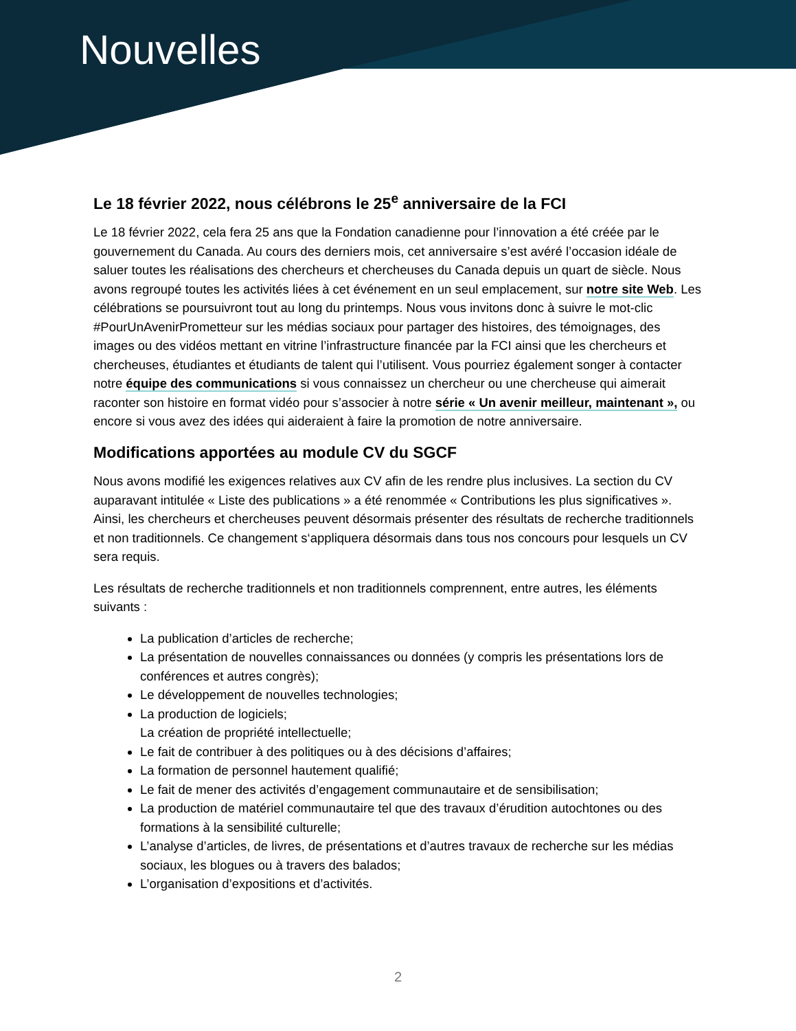Nouvelles
Le 18 février 2022, nous célébrons le 25<sup>e</sup> anniversaire de la FCI
Le 18 février 2022, cela fera 25 ans que la Fondation canadienne pour l’innovation a été créée par le gouvernement du Canada. Au cours des derniers mois, cet anniversaire s’est avéré l’occasion idéale de saluer toutes les réalisations des chercheurs et chercheuses du Canada depuis un quart de siècle. Nous avons regroupé toutes les activités liées à cet événement en un seul emplacement, sur notre site Web. Les célébrations se poursuivront tout au long du printemps. Nous vous invitons donc à suivre le mot-clic #PourUnAvenirPrometteur sur les médias sociaux pour partager des histoires, des témoignages, des images ou des vidéos mettant en vitrine l’infrastructure financée par la FCI ainsi que les chercheurs et chercheuses, étudiantes et étudiants de talent qui l’utilisent. Vous pourriez également songer à contacter notre équipe des communications si vous connaissez un chercheur ou une chercheuse qui aimerait raconter son histoire en format vidéo pour s’associer à notre série « Un avenir meilleur, maintenant », ou encore si vous avez des idées qui aideraient à faire la promotion de notre anniversaire.
Modifications apportées au module CV du SGCF
Nous avons modifié les exigences relatives aux CV afin de les rendre plus inclusives. La section du CV auparavant intitulée « Liste des publications » a été renommée « Contributions les plus significatives ». Ainsi, les chercheurs et chercheuses peuvent désormais présenter des résultats de recherche traditionnels et non traditionnels. Ce changement s‘appliquera désormais dans tous nos concours pour lesquels un CV sera requis.
Les résultats de recherche traditionnels et non traditionnels comprennent, entre autres, les éléments suivants :
La publication d’articles de recherche;
La présentation de nouvelles connaissances ou données (y compris les présentations lors de conférences et autres congrès);
Le développement de nouvelles technologies;
La production de logiciels;
La création de propriété intellectuelle;
Le fait de contribuer à des politiques ou à des décisions d’affaires;
La formation de personnel hautement qualifié;
Le fait de mener des activités d’engagement communautaire et de sensibilisation;
La production de matériel communautaire tel que des travaux d’érudition autochtones ou des formations à la sensibilité culturelle;
L’analyse d’articles, de livres, de présentations et d’autres travaux de recherche sur les médias sociaux, les blogues ou à travers des balados;
L’organisation d’expositions et d’activités.
2